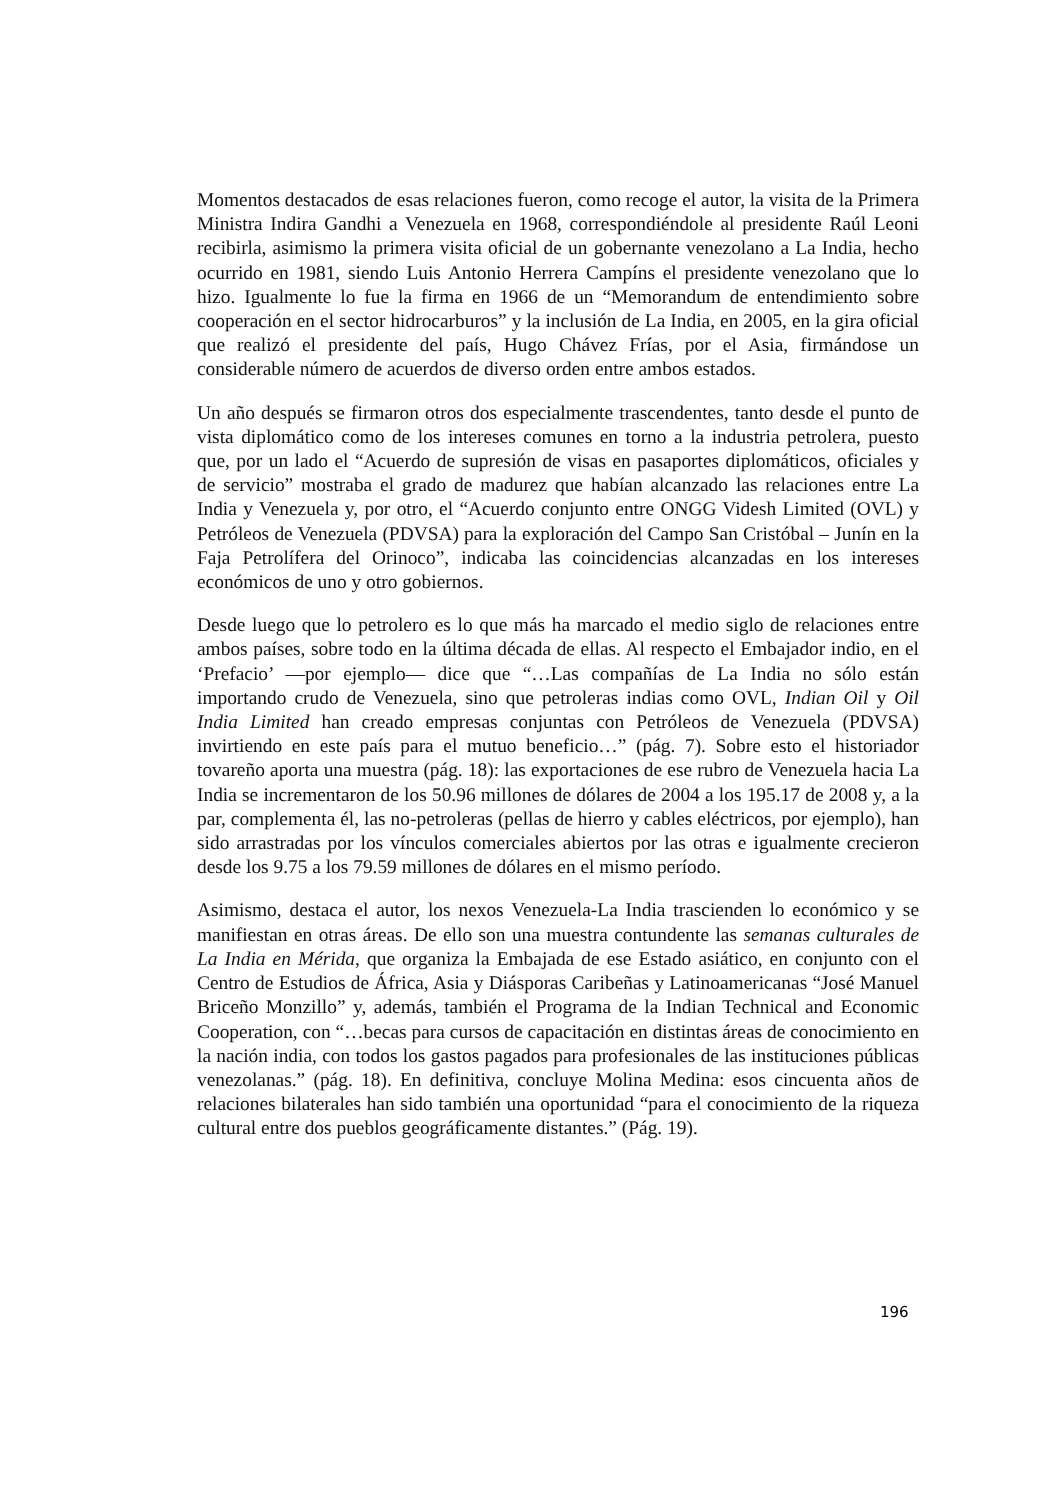Momentos destacados de esas relaciones fueron, como recoge el autor, la visita de la Primera Ministra Indira Gandhi a Venezuela en 1968, correspondiéndole al presidente Raúl Leoni recibirla, asimismo la primera visita oficial de un gobernante venezolano a La India, hecho ocurrido en 1981, siendo Luis Antonio Herrera Campíns el presidente venezolano que lo hizo. Igualmente lo fue la firma en 1966 de un “Memorandum de entendimiento sobre cooperación en el sector hidrocarburos” y la inclusión de La India, en 2005, en la gira oficial que realizó el presidente del país, Hugo Chávez Frías, por el Asia, firmándose un considerable número de acuerdos de diverso orden entre ambos estados.
Un año después se firmaron otros dos especialmente trascendentes, tanto desde el punto de vista diplomático como de los intereses comunes en torno a la industria petrolera, puesto que, por un lado el “Acuerdo de supresión de visas en pasaportes diplomáticos, oficiales y de servicio” mostraba el grado de madurez que habían alcanzado las relaciones entre La India y Venezuela y, por otro, el “Acuerdo conjunto entre ONGG Videsh Limited (OVL) y Petróleos de Venezuela (PDVSA) para la exploración del Campo San Cristóbal – Junín en la Faja Petrolífera del Orinoco”, indicaba las coincidencias alcanzadas en los intereses económicos de uno y otro gobiernos.
Desde luego que lo petrolero es lo que más ha marcado el medio siglo de relaciones entre ambos países, sobre todo en la última década de ellas. Al respecto el Embajador indio, en el ‘Prefacio’ —por ejemplo— dice que “…Las compañías de La India no sólo están importando crudo de Venezuela, sino que petroleras indias como OVL, Indian Oil y Oil India Limited han creado empresas conjuntas con Petróleos de Venezuela (PDVSA) invirtiendo en este país para el mutuo beneficio…” (pág. 7). Sobre esto el historiador tovareño aporta una muestra (pág. 18): las exportaciones de ese rubro de Venezuela hacia La India se incrementaron de los 50.96 millones de dólares de 2004 a los 195.17 de 2008 y, a la par, complementa él, las no-petroleras (pellas de hierro y cables eléctricos, por ejemplo), han sido arrastradas por los vínculos comerciales abiertos por las otras e igualmente crecieron desde los 9.75 a los 79.59 millones de dólares en el mismo período.
Asimismo, destaca el autor, los nexos Venezuela-La India trascienden lo económico y se manifiestan en otras áreas. De ello son una muestra contundente las semanas culturales de La India en Mérida, que organiza la Embajada de ese Estado asiático, en conjunto con el Centro de Estudios de África, Asia y Diásporas Caribeñas y Latinoamericanas “José Manuel Briceño Monzillo” y, además, también el Programa de la Indian Technical and Economic Cooperation, con “…becas para cursos de capacitación en distintas áreas de conocimiento en la nación india, con todos los gastos pagados para profesionales de las instituciones públicas venezolanas.” (pág. 18). En definitiva, concluye Molina Medina: esos cincuenta años de relaciones bilaterales han sido también una oportunidad “para el conocimiento de la riqueza cultural entre dos pueblos geográficamente distantes.” (Pág. 19).
196